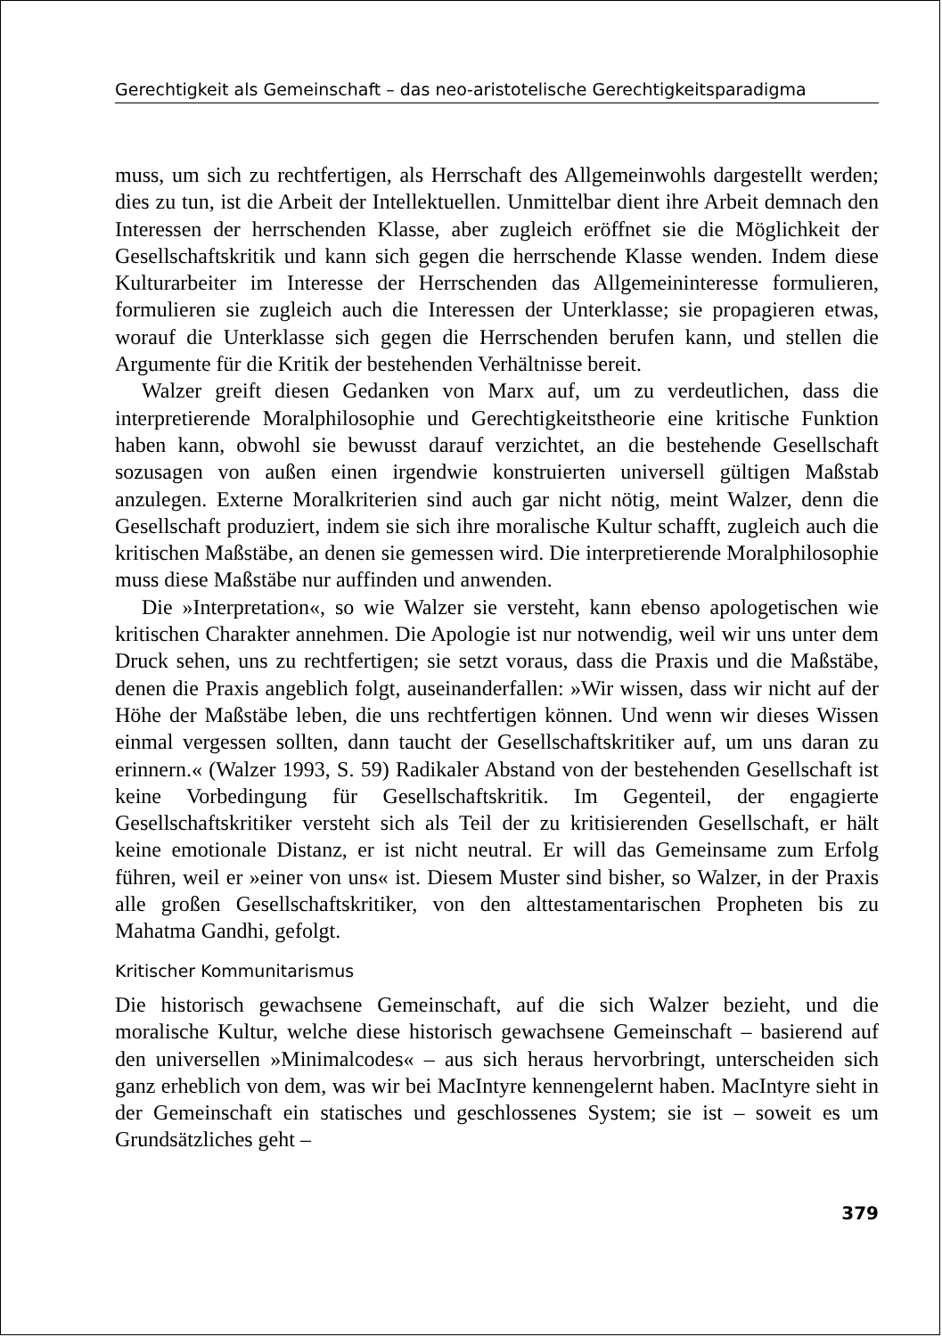Gerechtigkeit als Gemeinschaft – das neo-aristotelische Gerechtigkeitsparadigma
muss, um sich zu rechtfertigen, als Herrschaft des Allgemeinwohls dargestellt werden; dies zu tun, ist die Arbeit der Intellektuellen. Unmittelbar dient ihre Arbeit demnach den Interessen der herrschenden Klasse, aber zugleich eröffnet sie die Möglichkeit der Gesellschaftskritik und kann sich gegen die herrschende Klasse wenden. Indem diese Kulturarbeiter im Interesse der Herrschenden das Allgemeininteresse formulieren, formulieren sie zugleich auch die Interessen der Unterklasse; sie propagieren etwas, worauf die Unterklasse sich gegen die Herrschenden berufen kann, und stellen die Argumente für die Kritik der bestehenden Verhältnisse bereit.
Walzer greift diesen Gedanken von Marx auf, um zu verdeutlichen, dass die interpretierende Moralphilosophie und Gerechtigkeitstheorie eine kritische Funktion haben kann, obwohl sie bewusst darauf verzichtet, an die bestehende Gesellschaft sozusagen von außen einen irgendwie konstruierten universell gültigen Maßstab anzulegen. Externe Moralkriterien sind auch gar nicht nötig, meint Walzer, denn die Gesellschaft produziert, indem sie sich ihre moralische Kultur schafft, zugleich auch die kritischen Maßstäbe, an denen sie gemessen wird. Die interpretierende Moralphilosophie muss diese Maßstäbe nur auffinden und anwenden.
Die »Interpretation«, so wie Walzer sie versteht, kann ebenso apologetischen wie kritischen Charakter annehmen. Die Apologie ist nur notwendig, weil wir uns unter dem Druck sehen, uns zu rechtfertigen; sie setzt voraus, dass die Praxis und die Maßstäbe, denen die Praxis angeblich folgt, auseinanderfallen: »Wir wissen, dass wir nicht auf der Höhe der Maßstäbe leben, die uns rechtfertigen können. Und wenn wir dieses Wissen einmal vergessen sollten, dann taucht der Gesellschaftskritiker auf, um uns daran zu erinnern.« (Walzer 1993, S. 59) Radikaler Abstand von der bestehenden Gesellschaft ist keine Vorbedingung für Gesellschaftskritik. Im Gegenteil, der engagierte Gesellschaftskritiker versteht sich als Teil der zu kritisierenden Gesellschaft, er hält keine emotionale Distanz, er ist nicht neutral. Er will das Gemeinsame zum Erfolg führen, weil er »einer von uns« ist. Diesem Muster sind bisher, so Walzer, in der Praxis alle großen Gesellschaftskritiker, von den alttestamentarischen Propheten bis zu Mahatma Gandhi, gefolgt.
Kritischer Kommunitarismus
Die historisch gewachsene Gemeinschaft, auf die sich Walzer bezieht, und die moralische Kultur, welche diese historisch gewachsene Gemeinschaft – basierend auf den universellen »Minimalcodes« – aus sich heraus hervorbringt, unterscheiden sich ganz erheblich von dem, was wir bei MacIntyre kennengelernt haben. MacIntyre sieht in der Gemeinschaft ein statisches und geschlossenes System; sie ist – soweit es um Grundsätzliches geht –
379